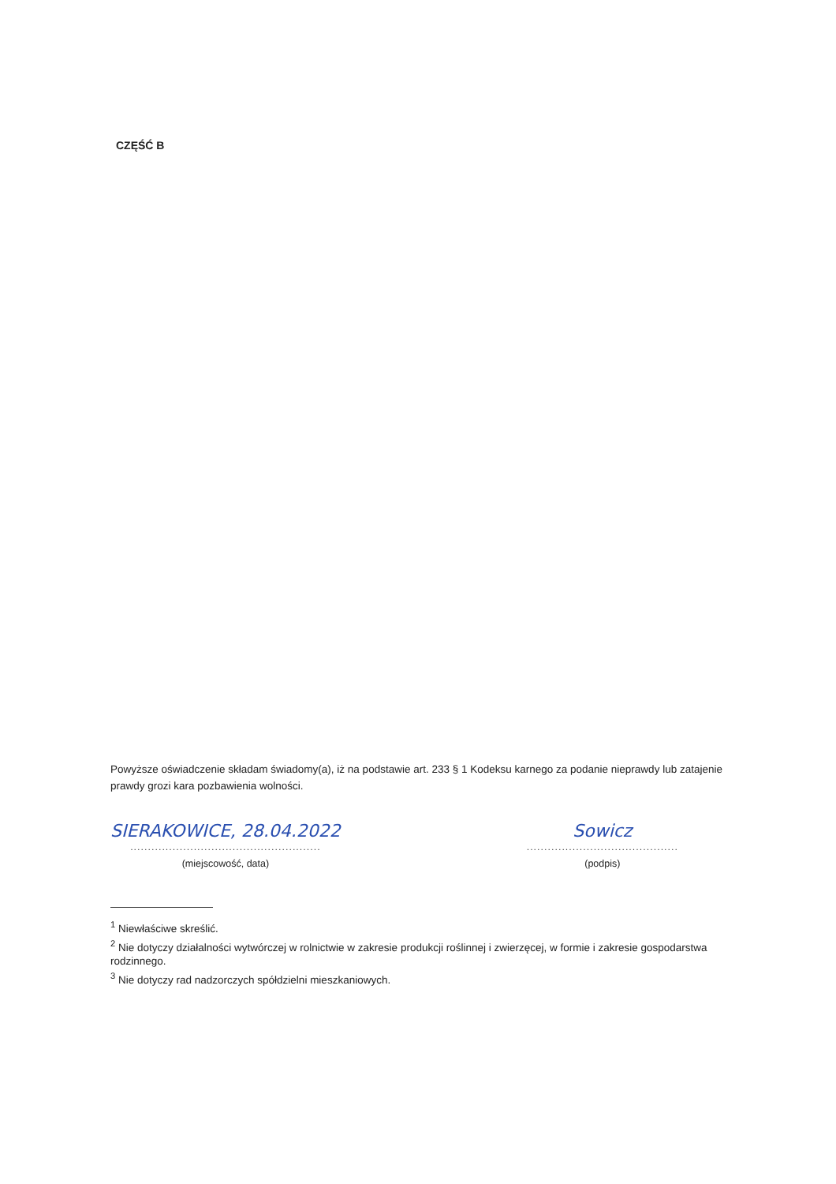CZĘŚĆ B
Powyższe oświadczenie składam świadomy(a), iż na podstawie art. 233 § 1 Kodeksu karnego za podanie nieprawdy lub zatajenie prawdy grozi kara pozbawienia wolności.
SIERAKOWICE, 28.04.2022
......................................................
(miejscowość, data)
Sowicz
...........................................
(podpis)
<sup>1</sup> Niewłaściwe skreślić.
<sup>2</sup> Nie dotyczy działalności wytwórczej w rolnictwie w zakresie produkcji roślinnej i zwierzęcej, w formie i zakresie gospodarstwa rodzinnego.
<sup>3</sup> Nie dotyczy rad nadzorczych spółdzielni mieszkaniowych.